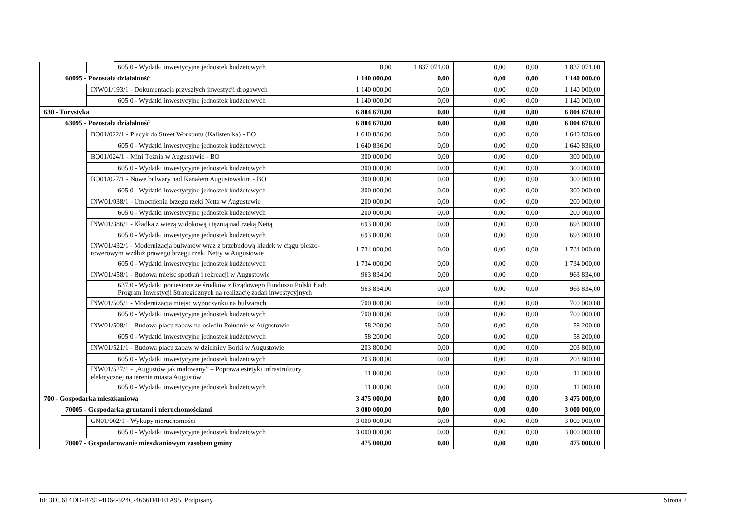| | | | 605 0 - Wydatki inwestycyjne jednostek budżetowych | 0,00 | 1 837 071,00 | 0,00 | 0,00 | 1 837 071,00 |
| | 60095 - Pozostała działalność | | | 1 140 000,00 | 0,00 | 0,00 | 0,00 | 1 140 000,00 |
| | | INW01/193/1 - Dokumentacja przyszłych inwestycji drogowych | | 1 140 000,00 | 0,00 | 0,00 | 0,00 | 1 140 000,00 |
| | | | 605 0 - Wydatki inwestycyjne jednostek budżetowych | 1 140 000,00 | 0,00 | 0,00 | 0,00 | 1 140 000,00 |
| 630 - Turystyka | | | | 6 804 670,00 | 0,00 | 0,00 | 0,00 | 6 804 670,00 |
| | 63095 - Pozostała działalność | | | 6 804 670,00 | 0,00 | 0,00 | 0,00 | 6 804 670,00 |
| | | BO01/022/1 - Placyk do Street Workoutu (Kalistenika) - BO | | 1 640 836,00 | 0,00 | 0,00 | 0,00 | 1 640 836,00 |
| | | | 605 0 - Wydatki inwestycyjne jednostek budżetowych | 1 640 836,00 | 0,00 | 0,00 | 0,00 | 1 640 836,00 |
| | | BO01/024/1 - Mini Tężnia w Augustowie - BO | | 300 000,00 | 0,00 | 0,00 | 0,00 | 300 000,00 |
| | | | 605 0 - Wydatki inwestycyjne jednostek budżetowych | 300 000,00 | 0,00 | 0,00 | 0,00 | 300 000,00 |
| | | BO01/027/1 - Nowe bulwary nad Kanałem Augustowskim - BO | | 300 000,00 | 0,00 | 0,00 | 0,00 | 300 000,00 |
| | | | 605 0 - Wydatki inwestycyjne jednostek budżetowych | 300 000,00 | 0,00 | 0,00 | 0,00 | 300 000,00 |
| | | INW01/038/1 - Umocnienia brzegu rzeki Netta w Augustowie | | 200 000,00 | 0,00 | 0,00 | 0,00 | 200 000,00 |
| | | | 605 0 - Wydatki inwestycyjne jednostek budżetowych | 200 000,00 | 0,00 | 0,00 | 0,00 | 200 000,00 |
| | | INW01/386/1 - Kładka z wieżą widokową i tężnią nad rzeką Nettą | | 693 000,00 | 0,00 | 0,00 | 0,00 | 693 000,00 |
| | | | 605 0 - Wydatki inwestycyjne jednostek budżetowych | 693 000,00 | 0,00 | 0,00 | 0,00 | 693 000,00 |
| | | INW01/432/1 - Modernizacja bulwarów wraz z przebudową kładek w ciągu pieszo-rowerowym wzdłuż prawego brzegu rzeki Netty w Augustowie | | 1 734 000,00 | 0,00 | 0,00 | 0,00 | 1 734 000,00 |
| | | | 605 0 - Wydatki inwestycyjne jednostek budżetowych | 1 734 000,00 | 0,00 | 0,00 | 0,00 | 1 734 000,00 |
| | | INW01/458/1 - Budowa miejsc spotkań i rekreacji w Augustowie | | 963 834,00 | 0,00 | 0,00 | 0,00 | 963 834,00 |
| | | | 637 0 - Wydatki poniesione ze środków z Rządowego Funduszu Polski Ład: Program Inwestycji Strategicznych na realizację zadań inwestycyjnych | 963 834,00 | 0,00 | 0,00 | 0,00 | 963 834,00 |
| | | INW01/505/1 - Modernizacja miejsc wypoczynku na bulwarach | | 700 000,00 | 0,00 | 0,00 | 0,00 | 700 000,00 |
| | | | 605 0 - Wydatki inwestycyjne jednostek budżetowych | 700 000,00 | 0,00 | 0,00 | 0,00 | 700 000,00 |
| | | INW01/508/1 - Budowa placu zabaw na osiedlu Południe w Augustowie | | 58 200,00 | 0,00 | 0,00 | 0,00 | 58 200,00 |
| | | | 605 0 - Wydatki inwestycyjne jednostek budżetowych | 58 200,00 | 0,00 | 0,00 | 0,00 | 58 200,00 |
| | | INW01/521/1 - Budowa placu zabaw w dzielnicy Borki w Augustowie | | 203 800,00 | 0,00 | 0,00 | 0,00 | 203 800,00 |
| | | | 605 0 - Wydatki inwestycyjne jednostek budżetowych | 203 800,00 | 0,00 | 0,00 | 0,00 | 203 800,00 |
| | | INW01/527/1 - „Augustów jak malowany” – Poprawa estetyki infrastruktury elektrycznej na terenie miasta Augustów | | 11 000,00 | 0,00 | 0,00 | 0,00 | 11 000,00 |
| | | | 605 0 - Wydatki inwestycyjne jednostek budżetowych | 11 000,00 | 0,00 | 0,00 | 0,00 | 11 000,00 |
| 700 - Gospodarka mieszkaniowa | | | | 3 475 000,00 | 0,00 | 0,00 | 0,00 | 3 475 000,00 |
| | 70005 - Gospodarka gruntami i nieruchomościami | | | 3 000 000,00 | 0,00 | 0,00 | 0,00 | 3 000 000,00 |
| | | GN01/002/1 - Wykupy nieruchomości | | 3 000 000,00 | 0,00 | 0,00 | 0,00 | 3 000 000,00 |
| | | | 605 0 - Wydatki inwestycyjne jednostek budżetowych | 3 000 000,00 | 0,00 | 0,00 | 0,00 | 3 000 000,00 |
| | 70007 - Gospodarowanie mieszkaniowym zasobem gminy | | | 475 000,00 | 0,00 | 0,00 | 0,00 | 475 000,00 |
Id: 3DC614DD-B791-4D64-924C-4666D4EE1A95. Podpisany Strona 2